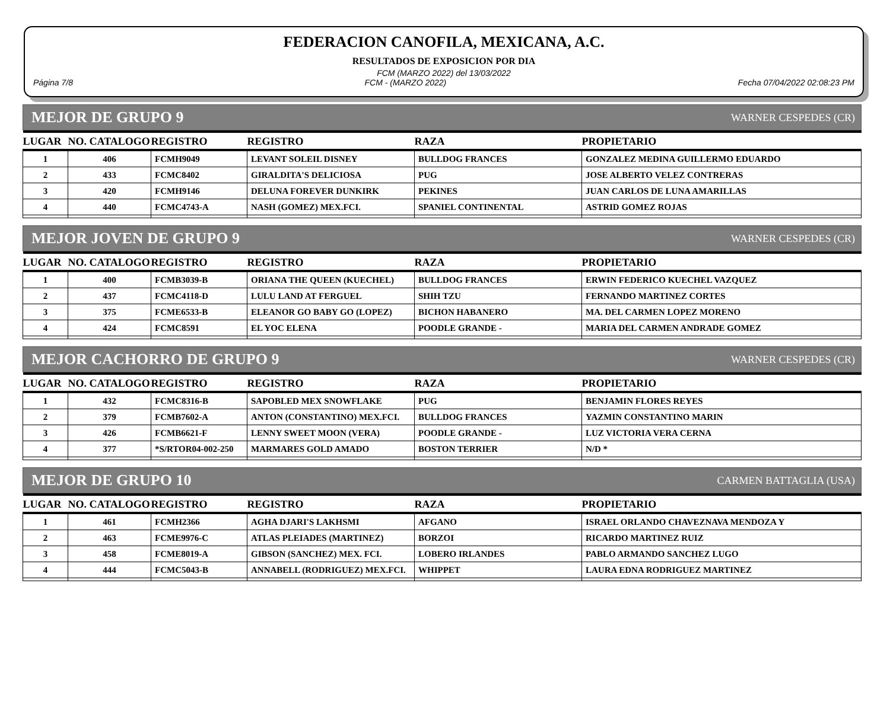FEDERACION CANOFILA, MEXICANA, A.C.
RESULTADOS DE EXPOSICION POR DIA
FCM (MARZO 2022) del 13/03/2022
Página 7/8 FCM - (MARZO 2022) Fecha 07/04/2022 02:08:23 PM
MEJOR DE GRUPO 9 WARNER CESPEDES (CR)
| LUGAR | NO. CATALOGO | REGISTRO | REGISTRO | RAZA | PROPIETARIO |
| --- | --- | --- | --- | --- | --- |
| 1 | 406 | FCMH9049 | LEVANT SOLEIL DISNEY | BULLDOG FRANCES | GONZALEZ MEDINA GUILLERMO EDUARDO |
| 2 | 433 | FCMC8402 | GIRALDITA'S DELICIOSA | PUG | JOSE ALBERTO VELEZ CONTRERAS |
| 3 | 420 | FCMH9146 | DELUNA FOREVER DUNKIRK | PEKINES | JUAN CARLOS DE LUNA AMARILLAS |
| 4 | 440 | FCMC4743-A | NASH (GOMEZ) MEX.FCI. | SPANIEL CONTINENTAL | ASTRID GOMEZ ROJAS |
MEJOR JOVEN DE GRUPO 9 WARNER CESPEDES (CR)
| LUGAR | NO. CATALOGO | REGISTRO | REGISTRO | RAZA | PROPIETARIO |
| --- | --- | --- | --- | --- | --- |
| 1 | 400 | FCMB3039-B | ORIANA THE QUEEN (KUECHEL) | BULLDOG FRANCES | ERWIN FEDERICO KUECHEL VAZQUEZ |
| 2 | 437 | FCMC4118-D | LULU LAND AT FERGUEL | SHIH TZU | FERNANDO MARTINEZ CORTES |
| 3 | 375 | FCME6533-B | ELEANOR GO BABY GO (LOPEZ) | BICHON HABANERO | MA. DEL CARMEN LOPEZ MORENO |
| 4 | 424 | FCMC8591 | EL YOC ELENA | POODLE GRANDE - | MARIA DEL CARMEN ANDRADE GOMEZ |
MEJOR CACHORRO DE GRUPO 9 WARNER CESPEDES (CR)
| LUGAR | NO. CATALOGO | REGISTRO | REGISTRO | RAZA | PROPIETARIO |
| --- | --- | --- | --- | --- | --- |
| 1 | 432 | FCMC8316-B | SAPOBLED MEX SNOWFLAKE | PUG | BENJAMIN FLORES REYES |
| 2 | 379 | FCMB7602-A | ANTON (CONSTANTINO) MEX.FCI. | BULLDOG FRANCES | YAZMIN CONSTANTINO MARIN |
| 3 | 426 | FCMB6621-F | LENNY SWEET MOON (VERA) | POODLE GRANDE - | LUZ VICTORIA VERA CERNA |
| 4 | 377 | *S/RTOR04-002-250 | MARMARES GOLD AMADO | BOSTON TERRIER | N/D * |
MEJOR DE GRUPO 10 CARMEN BATTAGLIA (USA)
| LUGAR | NO. CATALOGO | REGISTRO | REGISTRO | RAZA | PROPIETARIO |
| --- | --- | --- | --- | --- | --- |
| 1 | 461 | FCMH2366 | AGHA DJARI'S LAKHSMI | AFGANO | ISRAEL ORLANDO CHAVEZNAVA MENDOZA Y |
| 2 | 463 | FCME9976-C | ATLAS PLEIADES (MARTINEZ) | BORZOI | RICARDO MARTINEZ RUIZ |
| 3 | 458 | FCME8019-A | GIBSON (SANCHEZ) MEX. FCI. | LOBERO IRLANDES | PABLO ARMANDO SANCHEZ LUGO |
| 4 | 444 | FCMC5043-B | ANNABELL (RODRIGUEZ) MEX.FCI. | WHIPPET | LAURA EDNA RODRIGUEZ MARTINEZ |